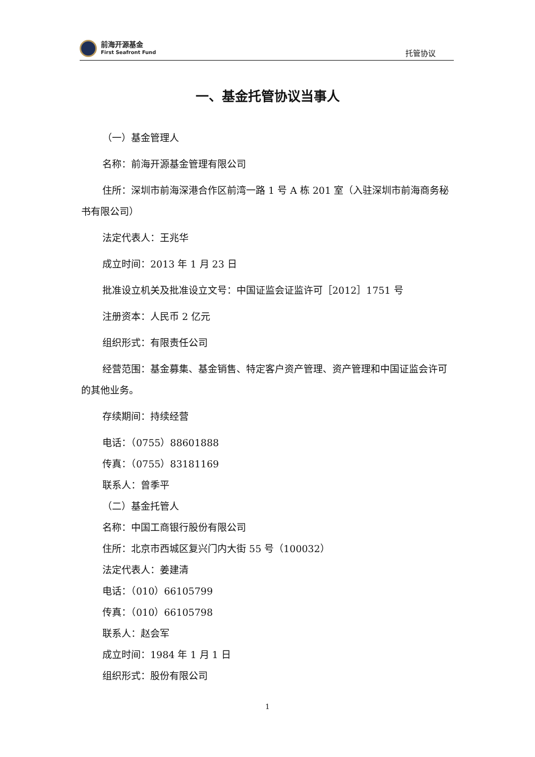前海开源基金
First Seafront Fund
托管协议
一、基金托管协议当事人
（一）基金管理人
名称：前海开源基金管理有限公司
住所：深圳市前海深港合作区前湾一路 1 号 A 栋 201 室（入驻深圳市前海商务秘书有限公司）
法定代表人：王兆华
成立时间：2013 年 1 月 23 日
批准设立机关及批准设立文号：中国证监会证监许可［2012］1751 号
注册资本：人民币 2 亿元
组织形式：有限责任公司
经营范围：基金募集、基金销售、特定客户资产管理、资产管理和中国证监会许可的其他业务。
存续期间：持续经营
电话：（0755）88601888
传真：（0755）83181169
联系人：曾季平
（二）基金托管人
名称：中国工商银行股份有限公司
住所：北京市西城区复兴门内大街 55 号（100032）
法定代表人：姜建清
电话：（010）66105799
传真：（010）66105798
联系人：赵会军
成立时间：1984 年 1 月 1 日
组织形式：股份有限公司
1